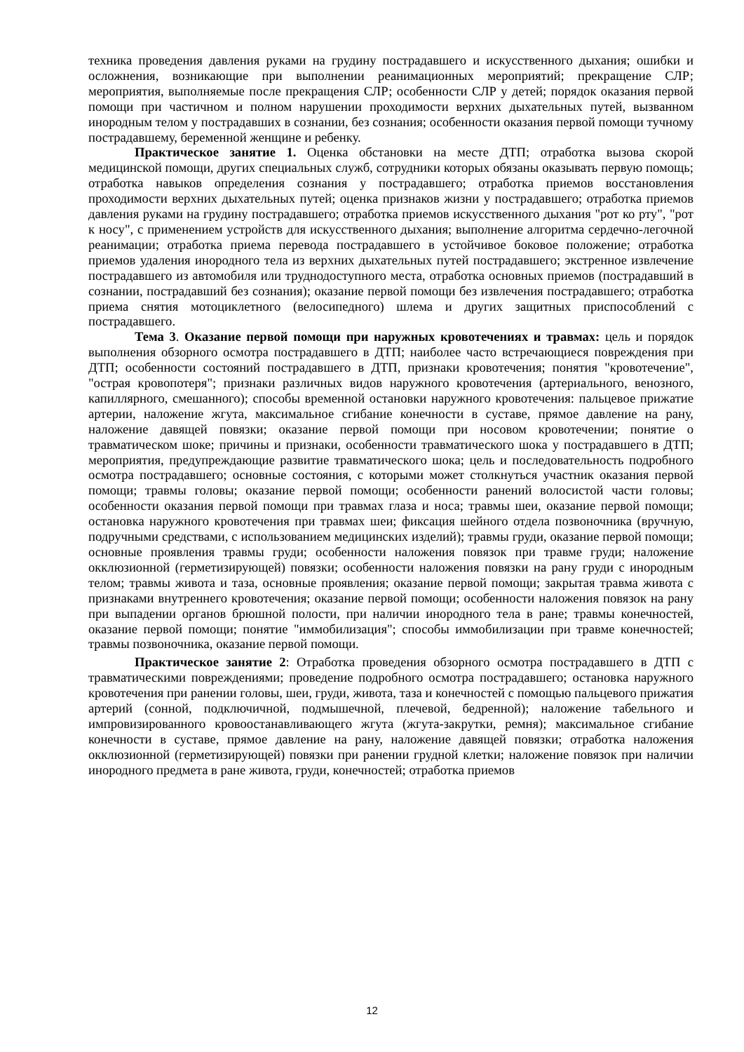техника проведения давления руками на грудину пострадавшего и искусственного дыхания; ошибки и осложнения, возникающие при выполнении реанимационных мероприятий; прекращение СЛР; мероприятия, выполняемые после прекращения СЛР; особенности СЛР у детей; порядок оказания первой помощи при частичном и полном нарушении проходимости верхних дыхательных путей, вызванном инородным телом у пострадавших в сознании, без сознания; особенности оказания первой помощи тучному пострадавшему, беременной женщине и ребенку.
Практическое занятие 1. Оценка обстановки на месте ДТП; отработка вызова скорой медицинской помощи, других специальных служб, сотрудники которых обязаны оказывать первую помощь; отработка навыков определения сознания у пострадавшего; отработка приемов восстановления проходимости верхних дыхательных путей; оценка признаков жизни у пострадавшего; отработка приемов давления руками на грудину пострадавшего; отработка приемов искусственного дыхания "рот ко рту", "рот к носу", с применением устройств для искусственного дыхания; выполнение алгоритма сердечно-легочной реанимации; отработка приема перевода пострадавшего в устойчивое боковое положение; отработка приемов удаления инородного тела из верхних дыхательных путей пострадавшего; экстренное извлечение пострадавшего из автомобиля или труднодоступного места, отработка основных приемов (пострадавший в сознании, пострадавший без сознания); оказание первой помощи без извлечения пострадавшего; отработка приема снятия мотоциклетного (велосипедного) шлема и других защитных приспособлений с пострадавшего.
Тема 3. Оказание первой помощи при наружных кровотечениях и травмах: цель и порядок выполнения обзорного осмотра пострадавшего в ДТП; наиболее часто встречающиеся повреждения при ДТП; особенности состояний пострадавшего в ДТП, признаки кровотечения; понятия "кровотечение", "острая кровопотеря"; признаки различных видов наружного кровотечения (артериального, венозного, капиллярного, смешанного); способы временной остановки наружного кровотечения: пальцевое прижатие артерии, наложение жгута, максимальное сгибание конечности в суставе, прямое давление на рану, наложение давящей повязки; оказание первой помощи при носовом кровотечении; понятие о травматическом шоке; причины и признаки, особенности травматического шока у пострадавшего в ДТП; мероприятия, предупреждающие развитие травматического шока; цель и последовательность подробного осмотра пострадавшего; основные состояния, с которыми может столкнуться участник оказания первой помощи; травмы головы; оказание первой помощи; особенности ранений волосистой части головы; особенности оказания первой помощи при травмах глаза и носа; травмы шеи, оказание первой помощи; остановка наружного кровотечения при травмах шеи; фиксация шейного отдела позвоночника (вручную, подручными средствами, с использованием медицинских изделий); травмы груди, оказание первой помощи; основные проявления травмы груди; особенности наложения повязок при травме груди; наложение окклюзионной (герметизирующей) повязки; особенности наложения повязки на рану груди с инородным телом; травмы живота и таза, основные проявления; оказание первой помощи; закрытая травма живота с признаками внутреннего кровотечения; оказание первой помощи; особенности наложения повязок на рану при выпадении органов брюшной полости, при наличии инородного тела в ране; травмы конечностей, оказание первой помощи; понятие "иммобилизация"; способы иммобилизации при травме конечностей; травмы позвоночника, оказание первой помощи.
Практическое занятие 2: Отработка проведения обзорного осмотра пострадавшего в ДТП с травматическими повреждениями; проведение подробного осмотра пострадавшего; остановка наружного кровотечения при ранении головы, шеи, груди, живота, таза и конечностей с помощью пальцевого прижатия артерий (сонной, подключичной, подмышечной, плечевой, бедренной); наложение табельного и импровизированного кровоостанавливающего жгута (жгута-закрутки, ремня); максимальное сгибание конечности в суставе, прямое давление на рану, наложение давящей повязки; отработка наложения окклюзионной (герметизирующей) повязки при ранении грудной клетки; наложение повязок при наличии инородного предмета в ране живота, груди, конечностей; отработка приемов
12